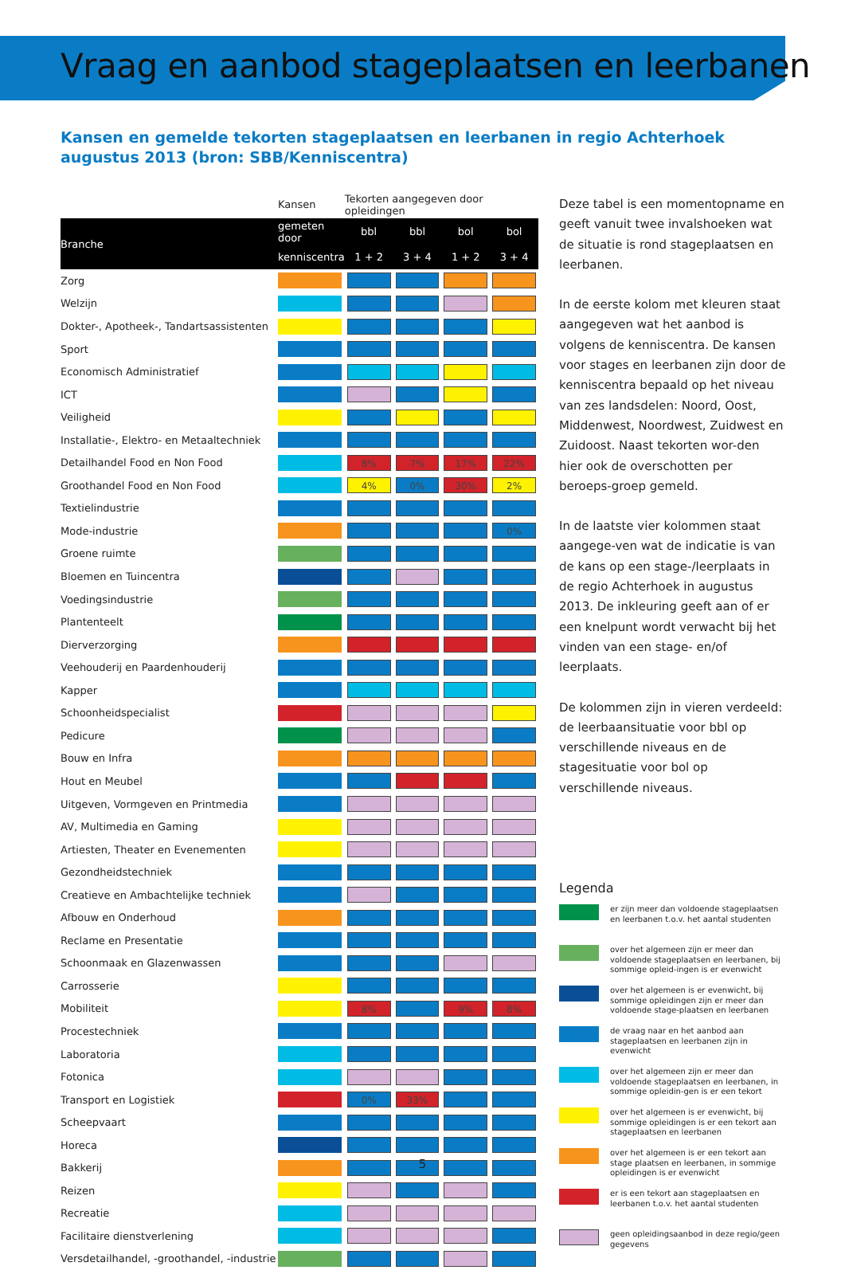Vraag en aanbod stageplaatsen en leerbanen
Kansen en gemelde tekorten stageplaatsen en leerbanen in regio Achterhoek augustus 2013 (bron: SBB/Kenniscentra)
| | Kansen | Tekorten aangegeven door opleidingen | | | |
| --- | --- | --- | --- | --- | --- |
| Branche | gemeten door | bbl | bbl | bol | bol |
| | kenniscentra | 1 + 2 | 3 + 4 | 1 + 2 | 3 + 4 |
| Zorg | | | | | |
| Welzijn | | | | | |
| Dokter-, Apotheek-, Tandartsassistenten | | | | | |
| Sport | | | | | |
| Economisch Administratief | | | | | |
| ICT | | | | | |
| Veiligheid | | | | | |
| Installatie-, Elektro- en Metaaltechniek | | | | | |
| Detailhandel Food en Non Food | | 8% | 7% | 17% | 22% |
| Groothandel Food en Non Food | | 4% | 0% | 30% | 2% |
| Textielindustrie | | | | | |
| Mode-industrie | | | | | 0% |
| Groene ruimte | | | | | |
| Bloemen en Tuincentra | | | | | |
| Voedingsindustrie | | | | | |
| Plantenteelt | | | | | |
| Dierverzorging | | | | | |
| Veehouderij en Paardenhouderij | | | | | |
| Kapper | | | | | |
| Schoonheidspecialist | | | | | |
| Pedicure | | | | | |
| Bouw en Infra | | | | | |
| Hout en Meubel | | | | | |
| Uitgeven, Vormgeven en Printmedia | | | | | |
| AV, Multimedia en Gaming | | | | | |
| Artiesten, Theater en Evenementen | | | | | |
| Gezondheidstechniek | | | | | |
| Creatieve en Ambachtelijke techniek | | | | | |
| Afbouw en Onderhoud | | | | | |
| Reclame en Presentatie | | | | | |
| Schoonmaak en Glazenwassen | | | | | |
| Carrosserie | | | | | |
| Mobiliteit | | 8% | | 9% | 8% |
| Procestechniek | | | | | |
| Laboratoria | | | | | |
| Fotonica | | | | | |
| Transport en Logistiek | | 0% | 33% | | |
| Scheepvaart | | | | | |
| Horeca | | | | | |
| Bakkerij | | | | | |
| Reizen | | | | | |
| Recreatie | | | | | |
| Facilitaire dienstverlening | | | | | |
| Versdetailhandel, -groothandel, -industrie | | | | | |
Deze tabel is een momentopname en geeft vanuit twee invalshoeken wat de situatie is rond stageplaatsen en leerbanen.
In de eerste kolom met kleuren staat aangegeven wat het aanbod is volgens de kenniscentra. De kansen voor stages en leerbanen zijn door de kenniscentra bepaald op het niveau van zes landsdelen: Noord, Oost, Middenwest, Noordwest, Zuidwest en Zuidoost. Naast tekorten wor-den hier ook de overschotten per beroeps-groep gemeld.
In de laatste vier kolommen staat aangege-ven wat de indicatie is van de kans op een stage-/leerplaats in de regio Achterhoek in augustus 2013. De inkleuring geeft aan of er een knelpunt wordt verwacht bij het vinden van een stage- en/of leerplaats.
De kolommen zijn in vieren verdeeld: de leerbaansituatie voor bbl op verschillende niveaus en de stagesituatie voor bol op verschillende niveaus.
Legenda
er zijn meer dan voldoende stageplaatsen en leerbanen t.o.v. het aantal studenten
over het algemeen zijn er meer dan voldoende stageplaatsen en leerbanen, bij sommige opleid-ingen is er evenwicht
over het algemeen is er evenwicht, bij sommige opleidingen zijn er meer dan voldoende stage-plaatsen en leerbanen
de vraag naar en het aanbod aan stageplaatsen en leerbanen zijn in evenwicht
over het algemeen zijn er meer dan voldoende stageplaatsen en leerbanen, in sommige opleidin-gen is er een tekort
over het algemeen is er evenwicht, bij sommige opleidingen is er een tekort aan stageplaatsen en leerbanen
over het algemeen is er een tekort aan stage plaatsen en leerbanen, in sommige opleidingen is er evenwicht
er is een tekort aan stageplaatsen en leerbanen t.o.v. het aantal studenten
geen opleidingsaanbod in deze regio/geen gegevens
5